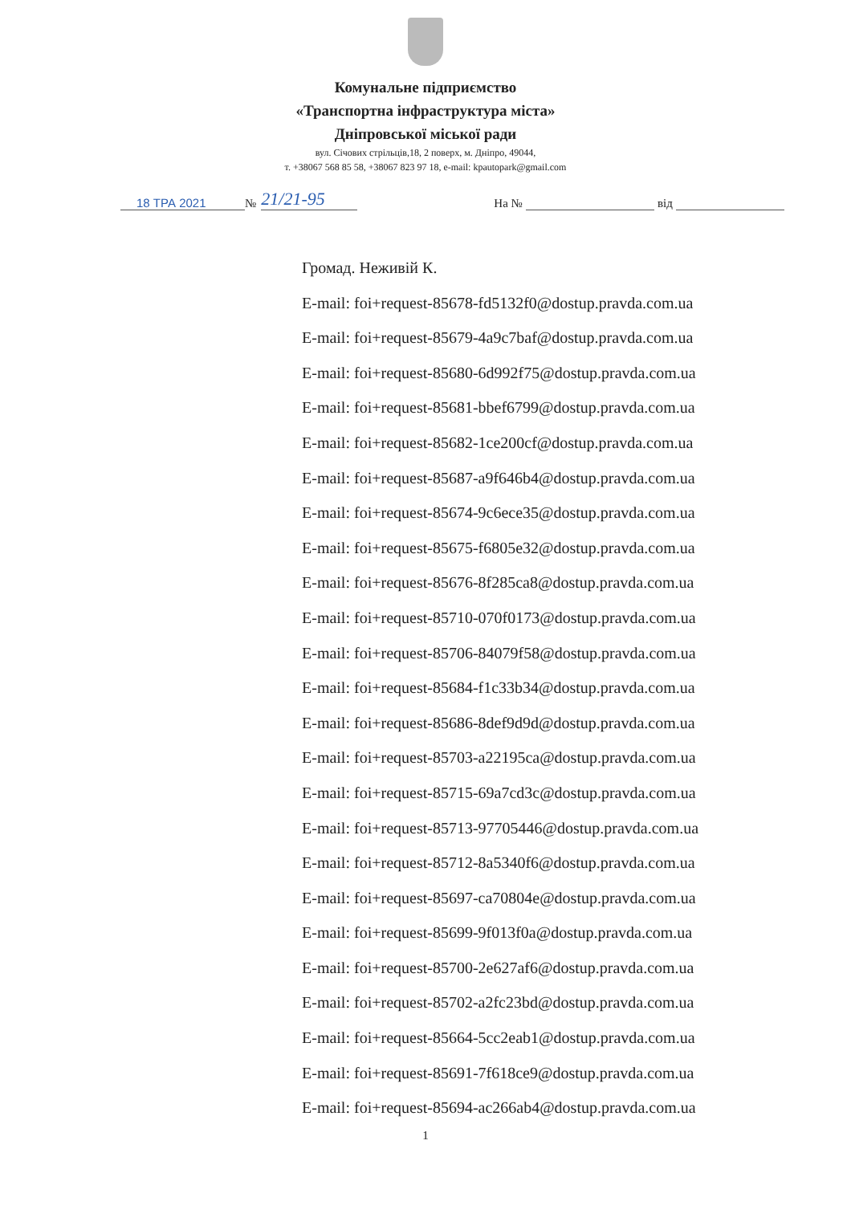Комунальне підприємство
«Транспортна інфраструктура міста»
Дніпровської міської ради
вул. Січових стрільців,18, 2 поверх, м. Дніпро, 49044,
т. +38067 568 85 58, +38067 823 97 18, e-mail: kpautopark@gmail.com
18 ТРА 2021 № 21/21-95 На № від
Громад. Неживій К.
E-mail: foi+request-85678-fd5132f0@dostup.pravda.com.ua
E-mail: foi+request-85679-4a9c7baf@dostup.pravda.com.ua
E-mail: foi+request-85680-6d992f75@dostup.pravda.com.ua
E-mail: foi+request-85681-bbef6799@dostup.pravda.com.ua
E-mail: foi+request-85682-1ce200cf@dostup.pravda.com.ua
E-mail: foi+request-85687-a9f646b4@dostup.pravda.com.ua
E-mail: foi+request-85674-9c6ece35@dostup.pravda.com.ua
E-mail: foi+request-85675-f6805e32@dostup.pravda.com.ua
E-mail: foi+request-85676-8f285ca8@dostup.pravda.com.ua
E-mail: foi+request-85710-070f0173@dostup.pravda.com.ua
E-mail: foi+request-85706-84079f58@dostup.pravda.com.ua
E-mail: foi+request-85684-f1c33b34@dostup.pravda.com.ua
E-mail: foi+request-85686-8def9d9d@dostup.pravda.com.ua
E-mail: foi+request-85703-a22195ca@dostup.pravda.com.ua
E-mail: foi+request-85715-69a7cd3c@dostup.pravda.com.ua
E-mail: foi+request-85713-97705446@dostup.pravda.com.ua
E-mail: foi+request-85712-8a5340f6@dostup.pravda.com.ua
E-mail: foi+request-85697-ca70804e@dostup.pravda.com.ua
E-mail: foi+request-85699-9f013f0a@dostup.pravda.com.ua
E-mail: foi+request-85700-2e627af6@dostup.pravda.com.ua
E-mail: foi+request-85702-a2fc23bd@dostup.pravda.com.ua
E-mail: foi+request-85664-5cc2eab1@dostup.pravda.com.ua
E-mail: foi+request-85691-7f618ce9@dostup.pravda.com.ua
E-mail: foi+request-85694-ac266ab4@dostup.pravda.com.ua
1